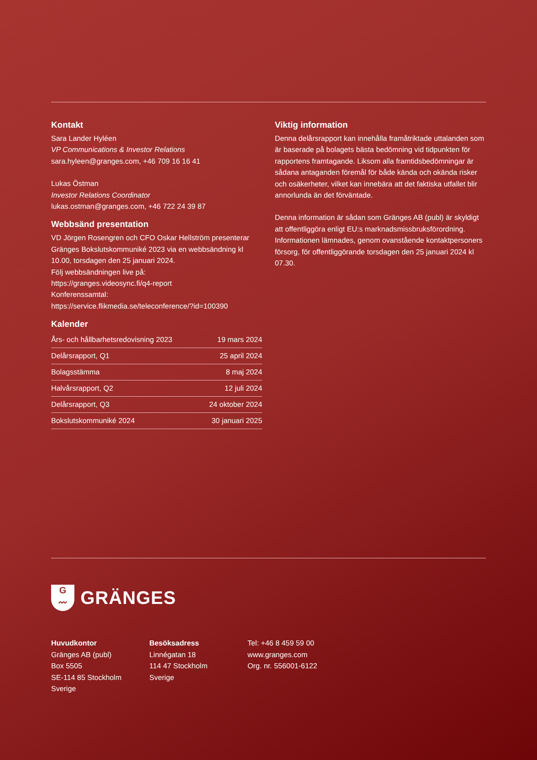Kontakt
Sara Lander Hyléen
VP Communications & Investor Relations
sara.hyleen@granges.com, +46 709 16 16 41
Lukas Östman
Investor Relations Coordinator
lukas.ostman@granges.com, +46 722 24 39 87
Webbsänd presentation
VD Jörgen Rosengren och CFO Oskar Hellström presenterar Gränges Bokslutskommuniké 2023 via en webbsändning kl 10.00, torsdagen den 25 januari 2024.
Följ webbsändningen live på:
https://granges.videosync.fi/q4-report
Konferenssamtal:
https://service.flikmedia.se/teleconference/?id=100390
Kalender
| Års- och hållbarhetsredovisning 2023 | 19 mars 2024 |
| Delårsrapport, Q1 | 25 april 2024 |
| Bolagsstämma | 8 maj 2024 |
| Halvårsrapport, Q2 | 12 juli 2024 |
| Delårsrapport, Q3 | 24 oktober 2024 |
| Bokslutskommuniké 2024 | 30 januari 2025 |
Viktig information
Denna delårsrapport kan innehålla framåtriktade uttalanden som är baserade på bolagets bästa bedömning vid tidpunkten för rapportens framtagande. Liksom alla framtidsbedömningar är sådana antaganden föremål för både kända och okända risker och osäkerheter, vilket kan innebära att det faktiska utfallet blir annorlunda än det förväntade.
Denna information är sådan som Gränges AB (publ) är skyldigt att offentliggöra enligt EU:s marknadsmissbruks­förordning. Informationen lämnades, genom ovanstående kontaktpersoners försorg, för offentliggörande torsdagen den 25 januari 2024 kl 07.30.
G
〰
GRÄNGES
Huvudkontor
Gränges AB (publ)
Box 5505
SE-114 85 Stockholm
Sverige
Besöksadress
Linnégatan 18
114 47 Stockholm
Sverige
Tel: +46 8 459 59 00
www.granges.com
Org. nr. 556001-6122